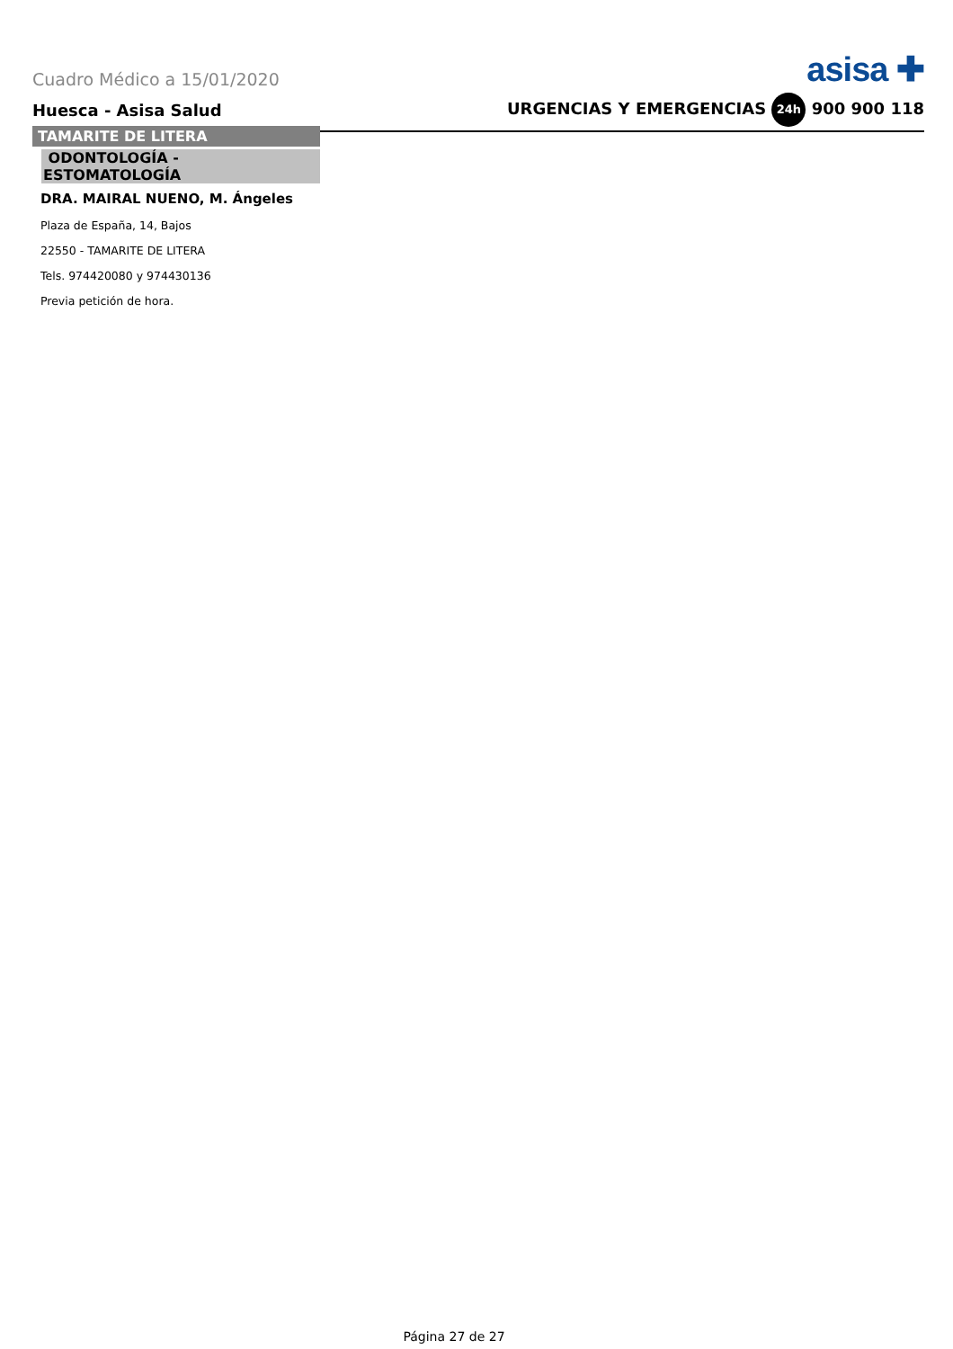Cuadro Médico a 15/01/2020 asisa ✚
Huesca - Asisa Salud URGENCIAS Y EMERGENCIAS 24h 900 900 118
TAMARITE DE LITERA
ODONTOLOGÍA -
ESTOMATOLOGÍA
DRA. MAIRAL NUENO, M. Ángeles
Plaza de España, 14, Bajos
22550 - TAMARITE DE LITERA
Tels. 974420080 y 974430136
Previa petición de hora.
Página 27 de 27